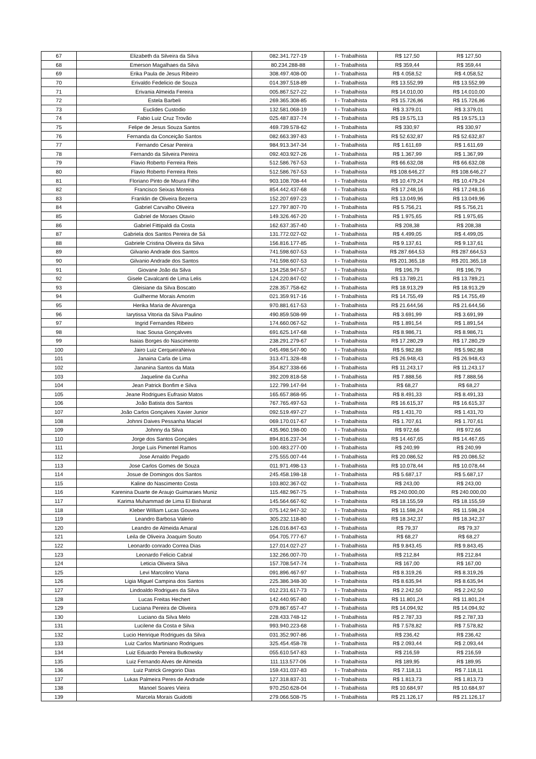| 67 | Elizabeth da Silveira da Silva | 082.341.727-19 | I - Trabalhista | R$ 127,50 | R$ 127,50 |
| 68 | Emerson Magalhaes da Silva | 80.234.288-88 | I - Trabalhista | R$ 359,44 | R$ 359,44 |
| 69 | Erika Paula de Jesus Ribeiro | 308.497.408-00 | I - Trabalhista | R$ 4.058,52 | R$ 4.058,52 |
| 70 | Erivaldo Fedelicio de Souza | 014.397.518-89 | I - Trabalhista | R$ 13.552,99 | R$ 13.552,99 |
| 71 | Erivania Almeida Fereira | 005.867.527-22 | I - Trabalhista | R$ 14.010,00 | R$ 14.010,00 |
| 72 | Estela Barbeli | 269.365.308-85 | I - Trabalhista | R$ 15.726,86 | R$ 15.726,86 |
| 73 | Euclides Custodio | 132.581.068-19 | I - Trabalhista | R$ 3.379,01 | R$ 3.379,01 |
| 74 | Fabio Luiz Cruz Trovão | 025.487.837-74 | I - Trabalhista | R$ 19.575,13 | R$ 19.575,13 |
| 75 | Felipe de Jesus Souza Santos | 469.739.578-62 | I - Trabalhista | R$ 330,97 | R$ 330,97 |
| 76 | Fernanda da Conceição Santos | 082.663.397-83 | I - Trabalhista | R$ 52.632,87 | R$ 52.632,87 |
| 77 | Fernando Cesar Pereira | 984.913.347-34 | I - Trabalhista | R$ 1.611,69 | R$ 1.611,69 |
| 78 | Fernando da Silveira Pereira | 092.403.927-26 | I - Trabalhista | R$ 1.367,99 | R$ 1.367,99 |
| 79 | Flavio Roberto Ferreira Reis | 512.586.767-53 | I - Trabalhista | R$ 66.632,08 | R$ 66.632,08 |
| 80 | Flavio Roberto Ferreira Reis | 512.586.767-53 | I - Trabalhista | R$ 108.646,27 | R$ 108.646,27 |
| 81 | Floriano Pinto de Moura Filho | 903.108.708-44 | I - Trabalhista | R$ 10.479,24 | R$ 10.479,24 |
| 82 | Francisco Seixas Moreira | 854.442.437-68 | I - Trabalhista | R$ 17.248,16 | R$ 17.248,16 |
| 83 | Franklin de Oliveira Bezerra | 152.207.697-23 | I - Trabalhista | R$ 13.049,96 | R$ 13.049,96 |
| 84 | Gabriel Carvalho Oliveira | 127.797.807-70 | I - Trabalhista | R$ 5.756,21 | R$ 5.756,21 |
| 85 | Gabriel de Moraes Otavio | 149.326.467-20 | I - Trabalhista | R$ 1.975,65 | R$ 1.975,65 |
| 86 | Gabriel Fittipaldi da Costa | 162.637.357-40 | I - Trabalhista | R$ 208,38 | R$ 208,38 |
| 87 | Gabriela dos Santos Pereira de Sá | 131.772.027-02 | I - Trabalhista | R$ 4.499,05 | R$ 4.499,05 |
| 88 | Gabriele Cristina Oliveira da Silva | 156.816.177-85 | I - Trabalhista | R$ 9.137,61 | R$ 9.137,61 |
| 89 | Gilvanio Andrade dos Santos | 741.598.607-53 | I - Trabalhista | R$ 287.664,53 | R$ 287.664,53 |
| 90 | Gilvanio Andrade dos Santos | 741.598.607-53 | I - Trabalhista | R$ 201.365,18 | R$ 201.365,18 |
| 91 | Giovane João da Silva | 134.258.947-57 | I - Trabalhista | R$ 196,79 | R$ 196,79 |
| 92 | Gisele Cavalcanti de Lima Lelis | 124.220.847-02 | I - Trabalhista | R$ 13.789,21 | R$ 13.789,21 |
| 93 | Gleisiane da Silva Boscato | 228.357.758-62 | I - Trabalhista | R$ 18.913,29 | R$ 18.913,29 |
| 94 | Guilherme Morais Amorim | 021.359.917-16 | I - Trabalhista | R$ 14.755,49 | R$ 14.755,49 |
| 95 | Herika Maria de Alvarenga | 970.881.617-53 | I - Trabalhista | R$ 21.644,56 | R$ 21.644,56 |
| 96 | Iarytissa Vitoria da Silva Paulino | 490.859.508-99 | I - Trabalhista | R$ 3.691,99 | R$ 3.691,99 |
| 97 | Ingrid Fernandes Ribeiro | 174.660.067-52 | I - Trabalhista | R$ 1.891,54 | R$ 1.891,54 |
| 98 | Isac Sousa Gonçalvves | 691.625.147-68 | I - Trabalhista | R$ 8.986,71 | R$ 8.986,71 |
| 99 | Isaias Borges do Nascimento | 238.291.279-67 | I - Trabalhista | R$ 17.280,29 | R$ 17.280,29 |
| 100 | Jairo Luiz CerqueiraNeiva | 045.498.547-90 | I - Trabalhista | R$ 5.982,88 | R$ 5.982,88 |
| 101 | Janaina Carla de Lima | 313.471.328-48 | I - Trabalhista | R$ 26.948,43 | R$ 26.948,43 |
| 102 | Jananina Santos da Mata | 354.827.338-66 | I - Trabalhista | R$ 11.243,17 | R$ 11.243,17 |
| 103 | Jaqueline da Cunha | 392.209.818-58 | I - Trabalhista | R$ 7.888,56 | R$ 7.888,56 |
| 104 | Jean Patrick Bonfim e Silva | 122.799.147-94 | I - Trabalhista | R$ 68,27 | R$ 68,27 |
| 105 | Jeane Rodrigues Eufrasio Matos | 165.657.868-95 | I - Trabalhista | R$ 8.491,33 | R$ 8.491,33 |
| 106 | João Batista dos Santos | 767.765.497-53 | I - Trabalhista | R$ 16.615,37 | R$ 16.615,37 |
| 107 | João Carlos Gonçalves Xavier Junior | 092.519.497-27 | I - Trabalhista | R$ 1.431,70 | R$ 1.431,70 |
| 108 | Johnni Daives Pessanha Maciel | 069.170.017-67 | I - Trabalhista | R$ 1.707,61 | R$ 1.707,61 |
| 109 | Johnny da Silva | 435.960.198-00 | I - Trabalhista | R$ 972,66 | R$ 972,66 |
| 110 | Jorge dos Santos Gonçales | 894.816.237-34 | I - Trabalhista | R$ 14.467,65 | R$ 14.467,65 |
| 111 | Jorge Luis Pimentel Ramos | 100.483.277-00 | I - Trabalhista | R$ 240,99 | R$ 240,99 |
| 112 | Jose Arnaldo Pegado | 275.555.007-44 | I - Trabalhista | R$ 20.086,52 | R$ 20.086,52 |
| 113 | Jose Carlos Gomes de Souza | 011.971.498-13 | I - Trabalhista | R$ 10.078,44 | R$ 10.078,44 |
| 114 | Josue de Domingos dos Santos | 245.458.198-18 | I - Trabalhista | R$ 5.687,17 | R$ 5.687,17 |
| 115 | Kaline do Nascimento Costa | 103.802.367-02 | I - Trabalhista | R$ 243,00 | R$ 243,00 |
| 116 | Karenina Duarte de Araujo Guimaraes Muniz | 115.482.967-75 | I - Trabalhista | R$ 240.000,00 | R$ 240.000,00 |
| 117 | Karima Muhammad de Lima El Bisharat | 145.564.667-92 | I - Trabalhista | R$ 18.155,59 | R$ 18.155,59 |
| 118 | Kleber William Lucas Gouvea | 075.142.947-32 | I - Trabalhista | R$ 11.598,24 | R$ 11.598,24 |
| 119 | Leandro Barbosa Valerio | 305.232.118-80 | I - Trabalhista | R$ 18.342,37 | R$ 18.342,37 |
| 120 | Leandro de Almeida Amaral | 126.016.847-63 | I - Trabalhista | R$ 79,37 | R$ 79,37 |
| 121 | Leila de Oliveira Joaquim Souto | 054.705.777-67 | I - Trabalhista | R$ 68,27 | R$ 68,27 |
| 122 | Leonardo conrado Correa Dias | 127.014.027-27 | I - Trabalhista | R$ 9.843,45 | R$ 9.843,45 |
| 123 | Leonardo Felicio Cabral | 132.266.007-70 | I - Trabalhista | R$ 212,84 | R$ 212,84 |
| 124 | Leticia Oliveira Silva | 157.708.547-74 | I - Trabalhista | R$ 167,00 | R$ 167,00 |
| 125 | Levi Marcolino Viana | 091.896.467-97 | I - Trabalhista | R$ 8.319,26 | R$ 8.319,26 |
| 126 | Ligia Miguel Campina dos Santos | 225.386.348-30 | I - Trabalhista | R$ 8.635,94 | R$ 8.635,94 |
| 127 | Lindoaldo Rodrigues da Silva | 012.231.617-73 | I - Trabalhista | R$ 2.242,50 | R$ 2.242,50 |
| 128 | Lucas Freitas Hechert | 142.440.957-80 | I - Trabalhista | R$ 11.801,24 | R$ 11.801,24 |
| 129 | Luciana Pereira de Oliveira | 079.867.657-47 | I - Trabalhista | R$ 14.094,92 | R$ 14.094,92 |
| 130 | Luciano da Silva Melo | 228.433.748-12 | I - Trabalhista | R$ 2.787,33 | R$ 2.787,33 |
| 131 | Lucilene da Costa e Silva | 993.940.223-68 | I - Trabalhista | R$ 7.578,82 | R$ 7.578,82 |
| 132 | Lucio Henrique Rodrigues da Silva | 031.352.907-86 | I - Trabalhista | R$ 236,42 | R$ 236,42 |
| 133 | Luiz Carlos Martiniano Rodrigues | 325.454.458-78 | I - Trabalhista | R$ 2.093,44 | R$ 2.093,44 |
| 134 | Luiz Eduardo Pereira Butkowsky | 055.610.547-83 | I - Trabalhista | R$ 216,59 | R$ 216,59 |
| 135 | Luiz Fernando Alves de Almeida | 111.113.577-06 | I - Trabalhista | R$ 189,95 | R$ 189,95 |
| 136 | Luiz Patrick Gregorio Dias | 159.431.037-83 | I - Trabalhista | R$ 7.118,11 | R$ 7.118,11 |
| 137 | Lukas Palmeira Peres de Andrade | 127.318.837-31 | I - Trabalhista | R$ 1.813,73 | R$ 1.813,73 |
| 138 | Manoel Soares Vieira | 970.250.628-04 | I - Trabalhista | R$ 10.684,97 | R$ 10.684,97 |
| 139 | Marcela Morais Guidotti | 279.066.508-75 | I - Trabalhista | R$ 21.126,17 | R$ 21.126,17 |